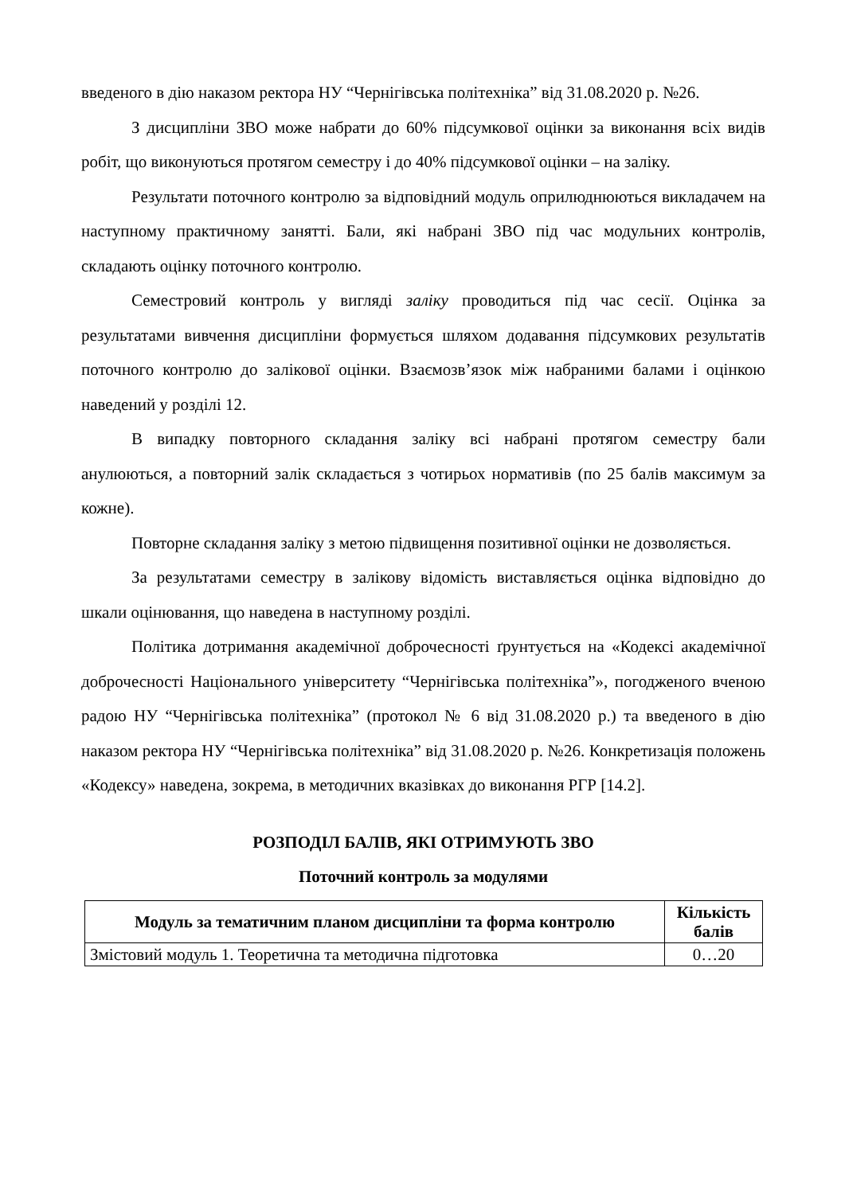введеного в дію наказом ректора НУ “Чернігівська політехніка” від 31.08.2020 р. №26.
З дисципліни ЗВО може набрати до 60% підсумкової оцінки за виконання всіх видів робіт, що виконуються протягом семестру і до 40% підсумкової оцінки – на заліку.
Результати поточного контролю за відповідний модуль оприлюднюються викладачем на наступному практичному занятті. Бали, які набрані ЗВО під час модульних контролів, складають оцінку поточного контролю.
Семестровий контроль у вигляді заліку проводиться під час сесії. Оцінка за результатами вивчення дисципліни формується шляхом додавання підсумкових результатів поточного контролю до залікової оцінки. Взаємозв’язок між набраними балами і оцінкою наведений у розділі 12.
В випадку повторного складання заліку всі набрані протягом семестру бали анулюються, а повторний залік складається з чотирьох нормативів (по 25 балів максимум за кожне).
Повторне складання заліку з метою підвищення позитивної оцінки не дозволяється.
За результатами семестру в залікову відомість виставляється оцінка відповідно до шкали оцінювання, що наведена в наступному розділі.
Політика дотримання академічної доброчесності ґрунтується на «Кодексі академічної доброчесності Національного університету “Чернігівська політехніка”», погодженого вченою радою НУ “Чернігівська політехніка” (протокол № 6 від 31.08.2020 р.) та введеного в дію наказом ректора НУ “Чернігівська політехніка” від 31.08.2020 р. №26. Конкретизація положень «Кодексу» наведена, зокрема, в методичних вказівках до виконання РГР [14.2].
РОЗПОДІЛ БАЛІВ, ЯКІ ОТРИМУЮТЬ ЗВО
Поточний контроль за модулями
| Модуль за тематичним планом дисципліни та форма контролю | Кількість балів |
| --- | --- |
| Змістовий модуль 1. Теоретична та методична підготовка | 0…20 |